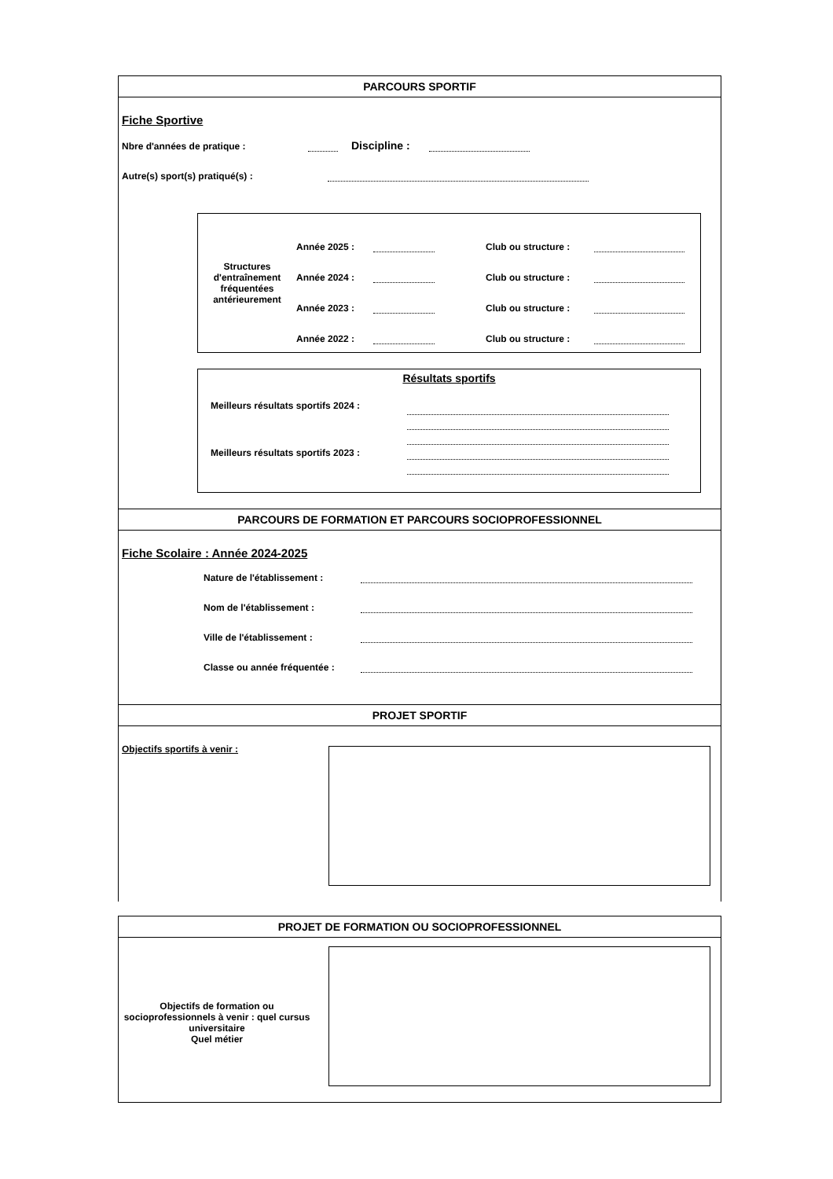PARCOURS SPORTIF
Fiche Sportive
Nbre d'années de pratique : Discipline :
Autre(s) sport(s) pratiqué(s) :
Structures d'entraînement fréquentées antérieurement
Année 2025 : Club ou structure :
Année 2024 : Club ou structure :
Année 2023 : Club ou structure :
Année 2022 : Club ou structure :
Résultats sportifs
Meilleurs résultats sportifs 2024 :
Meilleurs résultats sportifs 2023 :
PARCOURS DE FORMATION ET PARCOURS SOCIOPROFESSIONNEL
Fiche Scolaire : Année 2024-2025
Nature de l'établissement :
Nom de l'établissement :
Ville de l'établissement :
Classe ou année fréquentée :
PROJET SPORTIF
Objectifs sportifs à venir :
PROJET DE FORMATION OU SOCIOPROFESSIONNEL
Objectifs de formation ou socioprofessionnels à venir : quel cursus universitaire
Quel métier